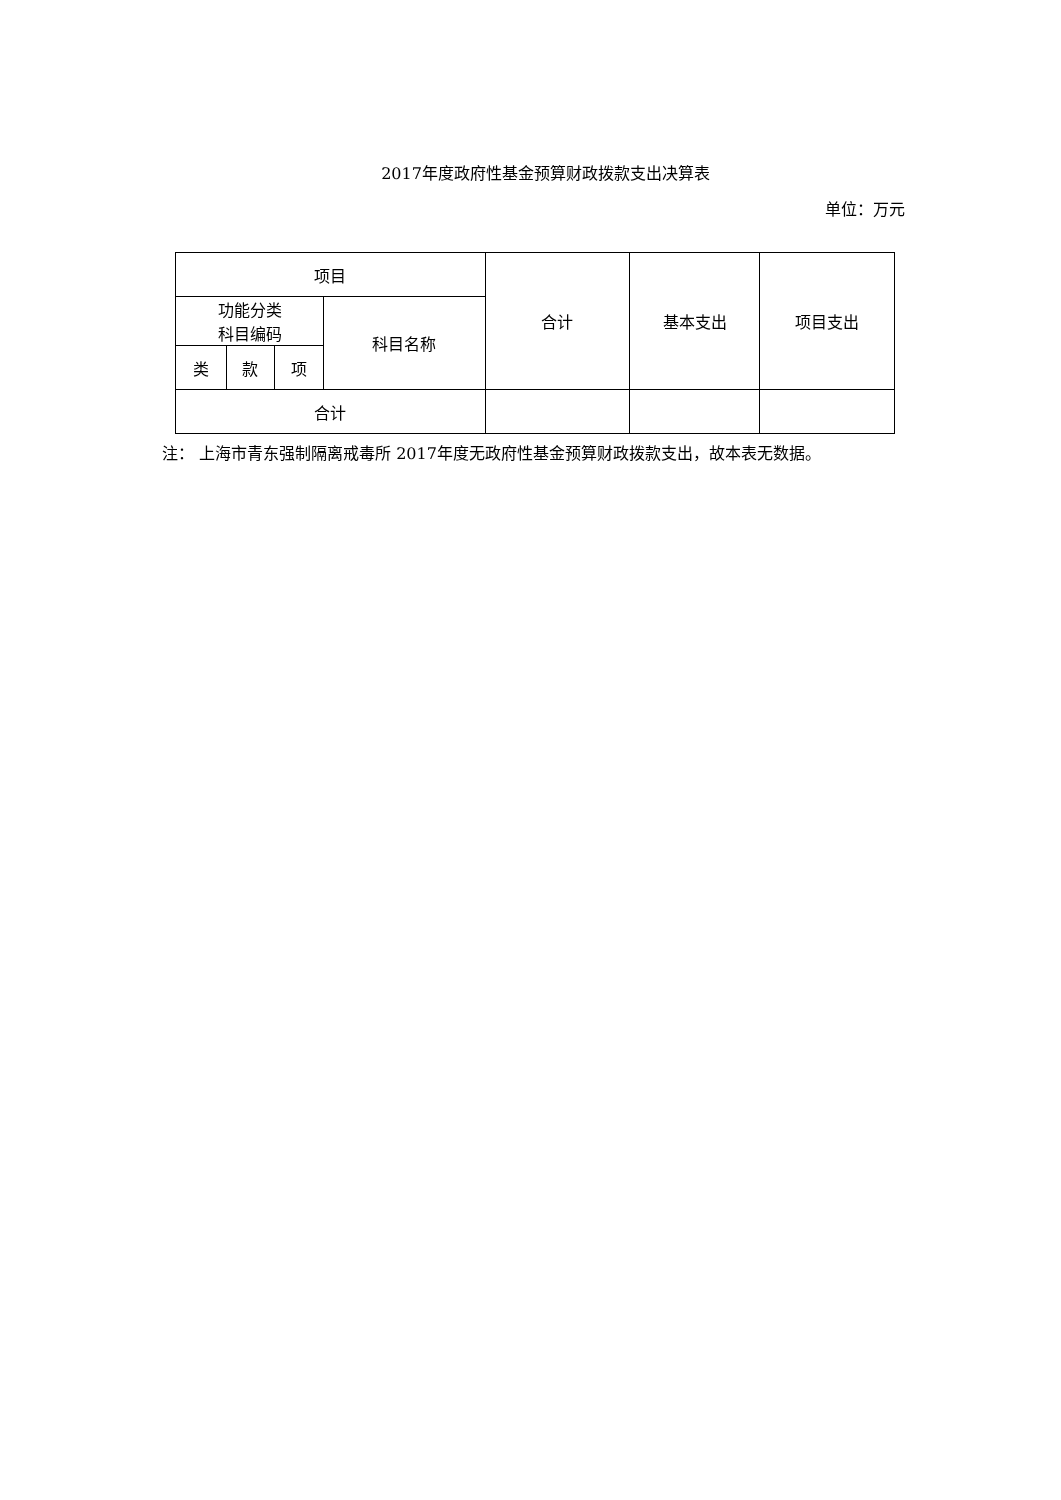2017年度政府性基金预算财政拨款支出决算表
单位：万元
| 项目 | | | | 合计 | 基本支出 | 项目支出 |
| 功能分类 科目编码 | | | 科目名称 | | | |
| 类 | 款 | 项 | | | | |
| 合计 | | | | | | |
注： 上海市青东强制隔离戒毒所 2017年度无政府性基金预算财政拨款支出，故本表无数据。